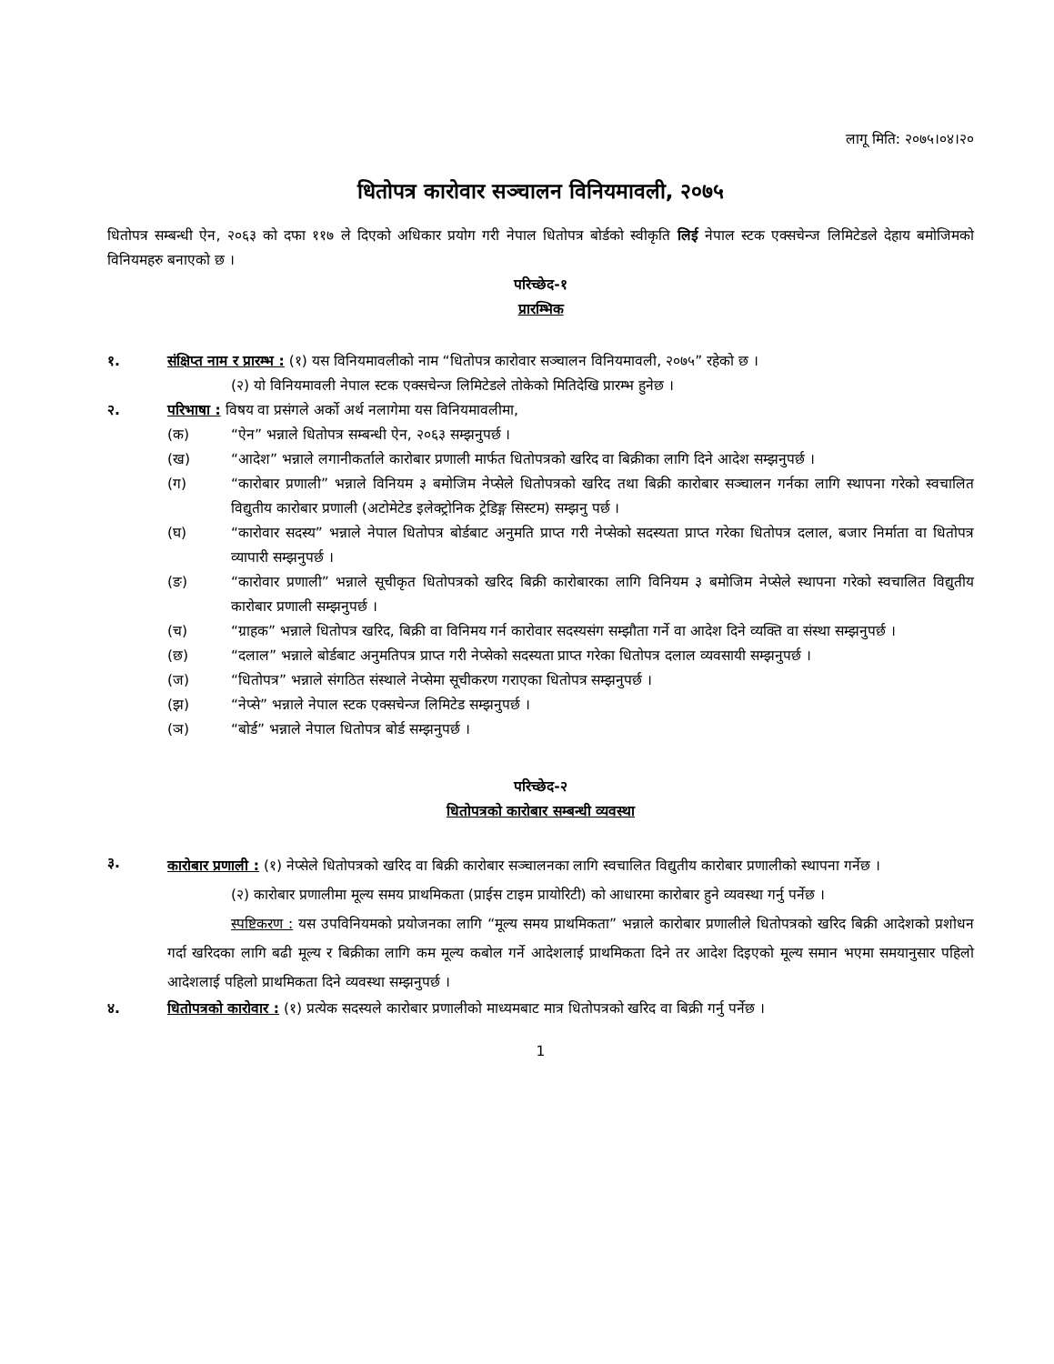लागू मिति: २०७५।०४।२०
धितोपत्र कारोवार सञ्चालन विनियमावली, २०७५
धितोपत्र सम्बन्धी ऐन, २०६३ को दफा ११७ ले दिएको अधिकार प्रयोग गरी नेपाल धितोपत्र बोर्डको स्वीकृति लिई नेपाल स्टक एक्सचेन्ज लिमिटेडले देहाय बमोजिमको विनियमहरु बनाएको छ ।
परिच्छेद-१
प्रारम्भिक
१. संक्षिप्त नाम र प्रारम्भ : (१) यस विनियमावलीको नाम “धितोपत्र कारोवार सञ्चालन विनियमावली, २०७५” रहेको छ ।
(२) यो विनियमावली नेपाल स्टक एक्सचेन्ज लिमिटेडले तोकेको मितिदेखि प्रारम्भ हुनेछ ।
२. परिभाषा : विषय वा प्रसंगले अर्को अर्थ नलागेमा यस विनियमावलीमा,
(क) “ऐन” भन्नाले धितोपत्र सम्बन्धी ऐन, २०६३ सम्झनुपर्छ ।
(ख) “आदेश” भन्नाले लगानीकर्ताले कारोबार प्रणाली मार्फत धितोपत्रको खरिद वा बिक्रीका लागि दिने आदेश सम्झनुपर्छ ।
(ग) “कारोबार प्रणाली” भन्नाले विनियम ३ बमोजिम नेप्सेले धितोपत्रको खरिद तथा बिक्री कारोबार सञ्चालन गर्नका लागि स्थापना गरेको स्वचालित विद्युतीय कारोबार प्रणाली (अटोमेटेड इलेक्ट्रोनिक ट्रेडिङ्ग सिस्टम) सम्झनु पर्छ ।
(घ) “कारोवार सदस्य” भन्नाले नेपाल धितोपत्र बोर्डबाट अनुमति प्राप्त गरी नेप्सेको सदस्यता प्राप्त गरेका धितोपत्र दलाल, बजार निर्माता वा धितोपत्र व्यापारी सम्झनुपर्छ ।
(ङ) “कारोवार प्रणाली” भन्नाले सूचीकृत धितोपत्रको खरिद बिक्री कारोबारका लागि विनियम ३ बमोजिम नेप्सेले स्थापना गरेको स्वचालित विद्युतीय कारोबार प्रणाली सम्झनुपर्छ ।
(च) “ग्राहक” भन्नाले धितोपत्र खरिद, बिक्री वा विनिमय गर्न कारोवार सदस्यसंग सम्झौता गर्ने वा आदेश दिने व्यक्ति वा संस्था सम्झनुपर्छ ।
(छ) “दलाल” भन्नाले बोर्डबाट अनुमतिपत्र प्राप्त गरी नेप्सेको सदस्यता प्राप्त गरेका धितोपत्र दलाल व्यवसायी सम्झनुपर्छ ।
(ज) “धितोपत्र” भन्नाले संगठित संस्थाले नेप्सेमा सूचीकरण गराएका धितोपत्र सम्झनुपर्छ ।
(झ) “नेप्से” भन्नाले नेपाल स्टक एक्सचेन्ज लिमिटेड सम्झनुपर्छ ।
(ञ) “बोर्ड” भन्नाले नेपाल धितोपत्र बोर्ड सम्झनुपर्छ ।
परिच्छेद-२
धितोपत्रको कारोबार सम्बन्धी व्यवस्था
३.
कारोबार प्रणाली : (१) नेप्सेले धितोपत्रको खरिद वा बिक्री कारोबार सञ्चालनका लागि स्वचालित विद्युतीय कारोबार प्रणालीको स्थापना गर्नेछ ।
(२) कारोबार प्रणालीमा मूल्य समय प्राथमिकता (प्राईस टाइम प्रायोरिटी) को आधारमा कारोबार हुने व्यवस्था गर्नु पर्नेछ ।
स्पष्टिकरण : यस उपविनियमको प्रयोजनका लागि “मूल्य समय प्राथमिकता” भन्नाले कारोबार प्रणालीले धितोपत्रको खरिद बिक्री आदेशको प्रशोधन गर्दा खरिदका लागि बढी मूल्य र बिक्रीका लागि कम मूल्य कबोल गर्ने आदेशलाई प्राथमिकता दिने तर आदेश दिइएको मूल्य समान भएमा समयानुसार पहिलो आदेशलाई पहिलो प्राथमिकता दिने व्यवस्था सम्झनुपर्छ ।
४. धितोपत्रको कारोवार : (१) प्रत्येक सदस्यले कारोबार प्रणालीको माध्यमबाट मात्र धितोपत्रको खरिद वा बिक्री गर्नु पर्नेछ ।
1